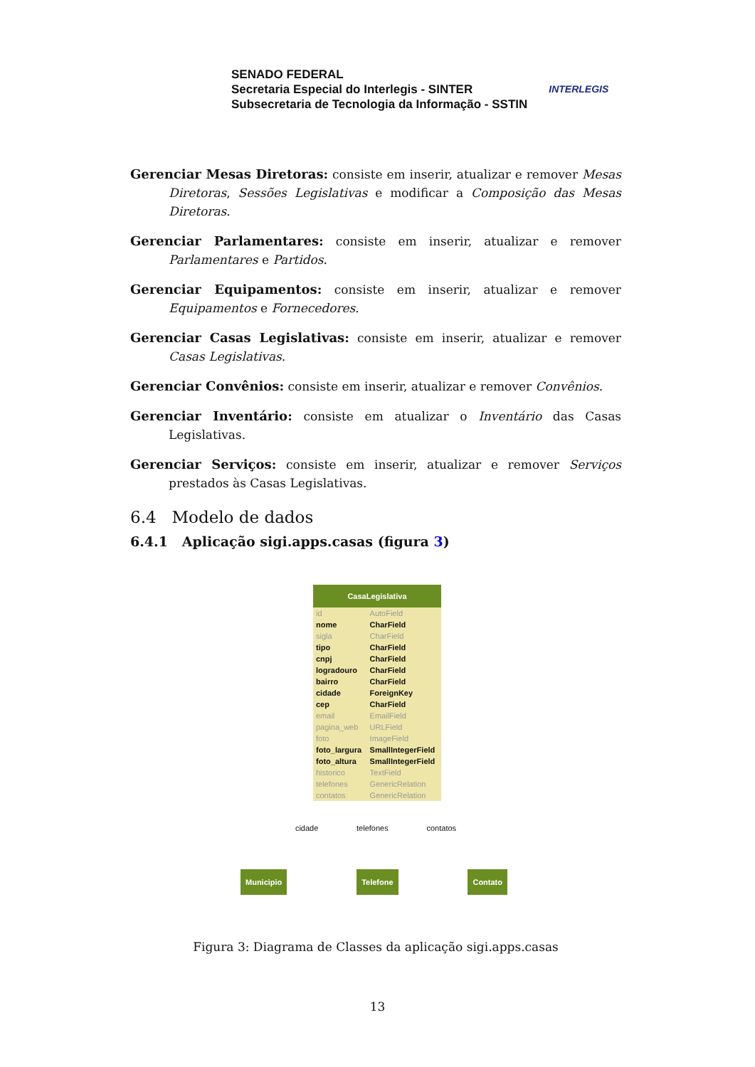SENADO FEDERAL
Secretaria Especial do Interlegis - SINTER
Subsecretaria de Tecnologia da Informação - SSTIN
INTERLEGIS
Gerenciar Mesas Diretoras: consiste em inserir, atualizar e remover Mesas Diretoras, Sessões Legislativas e modificar a Composição das Mesas Diretoras.
Gerenciar Parlamentares: consiste em inserir, atualizar e remover Parlamentares e Partidos.
Gerenciar Equipamentos: consiste em inserir, atualizar e remover Equipamentos e Fornecedores.
Gerenciar Casas Legislativas: consiste em inserir, atualizar e remover Casas Legislativas.
Gerenciar Convênios: consiste em inserir, atualizar e remover Convênios.
Gerenciar Inventário: consiste em atualizar o Inventário das Casas Legislativas.
Gerenciar Serviços: consiste em inserir, atualizar e remover Serviços prestados às Casas Legislativas.
6.4 Modelo de dados
6.4.1 Aplicação sigi.apps.casas (figura 3)
CasaLegislativa
| id | AutoField |
| nome | CharField |
| sigla | CharField |
| tipo | CharField |
| cnpj | CharField |
| logradouro | CharField |
| bairro | CharField |
| cidade | ForeignKey |
| cep | CharField |
| email | EmailField |
| pagina_web | URLField |
| foto | ImageField |
| foto_largura | SmallIntegerField |
| foto_altura | SmallIntegerField |
| historico | TextField |
| telefones | GenericRelation |
| contatos | GenericRelation |
cidade telefones contatos
Municipio Telefone Contato
Figura 3: Diagrama de Classes da aplicação sigi.apps.casas
13